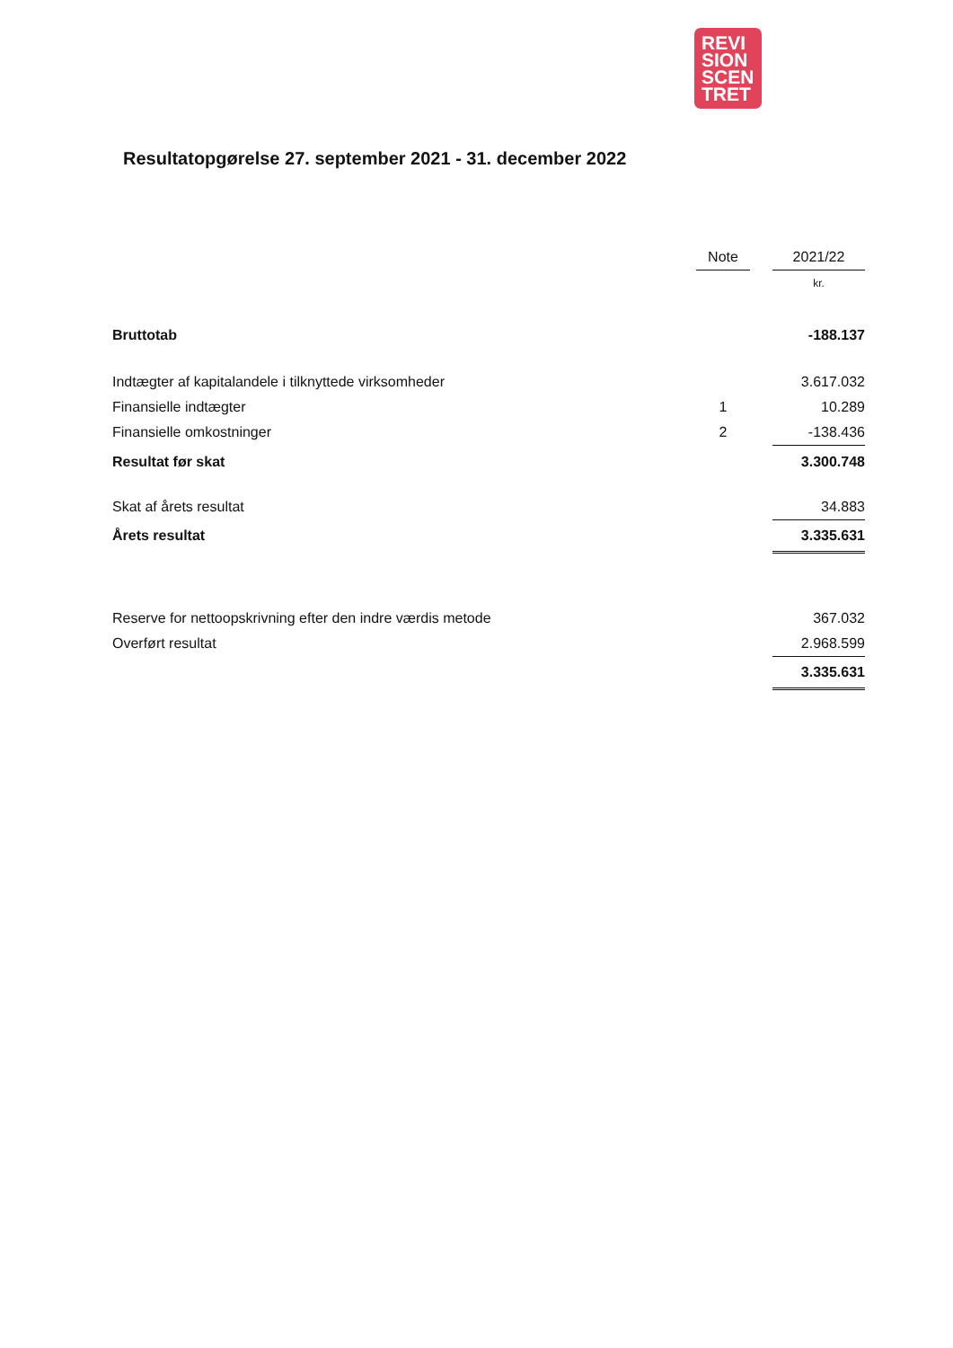REVI
SION
SCEN
TRET
Resultatopgørelse 27. september 2021 - 31. december 2022
| | Note | | 2021/22 |
| --- | --- | --- | --- |
| | | | kr. |
| Bruttotab | | | -188.137 |
| Indtægter af kapitalandele i tilknyttede virksomheder | | | 3.617.032 |
| Finansielle indtægter | 1 | | 10.289 |
| Finansielle omkostninger | 2 | | -138.436 |
| Resultat før skat | | | 3.300.748 |
| Skat af årets resultat | | | 34.883 |
| Årets resultat | | | 3.335.631 |
| Reserve for nettoopskrivning efter den indre værdis metode | | | 367.032 |
| Overført resultat | | | 2.968.599 |
| | | | 3.335.631 |